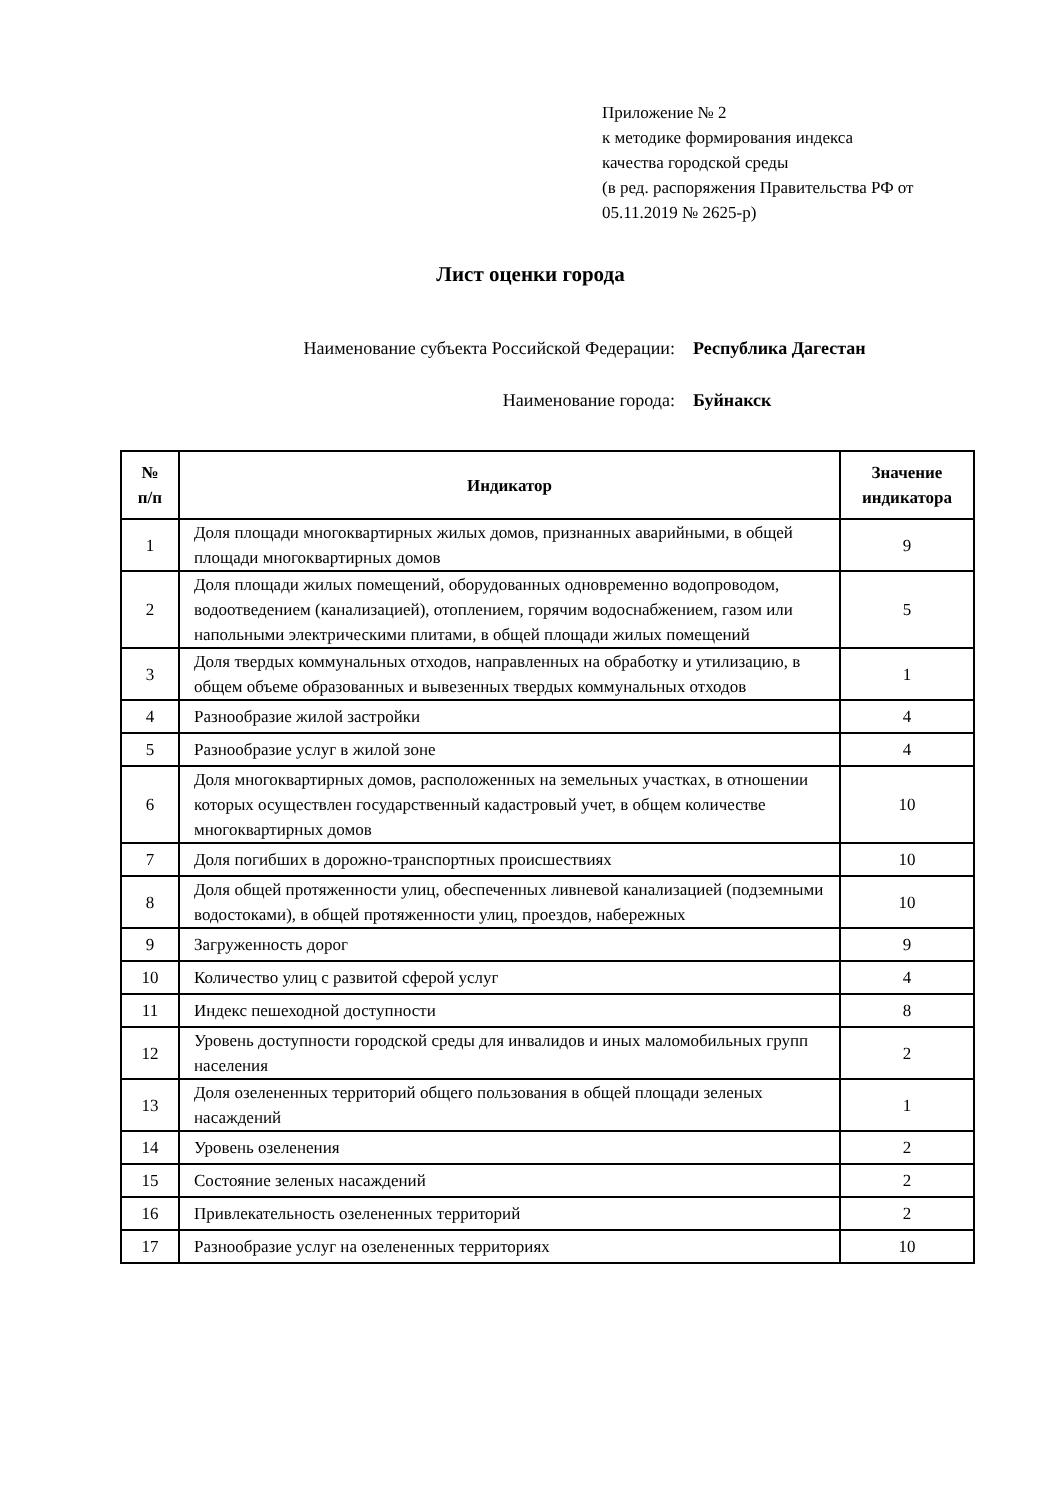Приложение № 2
к методике формирования индекса
качества городской среды
(в ред. распоряжения Правительства РФ от
05.11.2019 № 2625-р)
Лист оценки города
Наименование субъекта Российской Федерации: Республика Дагестан
Наименование города: Буйнакск
| № п/п | Индикатор | Значение индикатора |
| --- | --- | --- |
| 1 | Доля площади многоквартирных жилых домов, признанных аварийными, в общей площади многоквартирных домов | 9 |
| 2 | Доля площади жилых помещений, оборудованных одновременно водопроводом, водоотведением (канализацией), отоплением, горячим водоснабжением, газом или напольными электрическими плитами, в общей площади жилых помещений | 5 |
| 3 | Доля твердых коммунальных отходов, направленных на обработку и утилизацию, в общем объеме образованных и вывезенных твердых коммунальных отходов | 1 |
| 4 | Разнообразие жилой застройки | 4 |
| 5 | Разнообразие услуг в жилой зоне | 4 |
| 6 | Доля многоквартирных домов, расположенных на земельных участках, в отношении которых осуществлен государственный кадастровый учет, в общем количестве многоквартирных домов | 10 |
| 7 | Доля погибших в дорожно-транспортных происшествиях | 10 |
| 8 | Доля общей протяженности улиц, обеспеченных ливневой канализацией (подземными водостоками), в общей протяженности улиц, проездов, набережных | 10 |
| 9 | Загруженность дорог | 9 |
| 10 | Количество улиц с развитой сферой услуг | 4 |
| 11 | Индекс пешеходной доступности | 8 |
| 12 | Уровень доступности городской среды для инвалидов и иных маломобильных групп населения | 2 |
| 13 | Доля озелененных территорий общего пользования в общей площади зеленых насаждений | 1 |
| 14 | Уровень озеленения | 2 |
| 15 | Состояние зеленых насаждений | 2 |
| 16 | Привлекательность озелененных территорий | 2 |
| 17 | Разнообразие услуг на озелененных территориях | 10 |